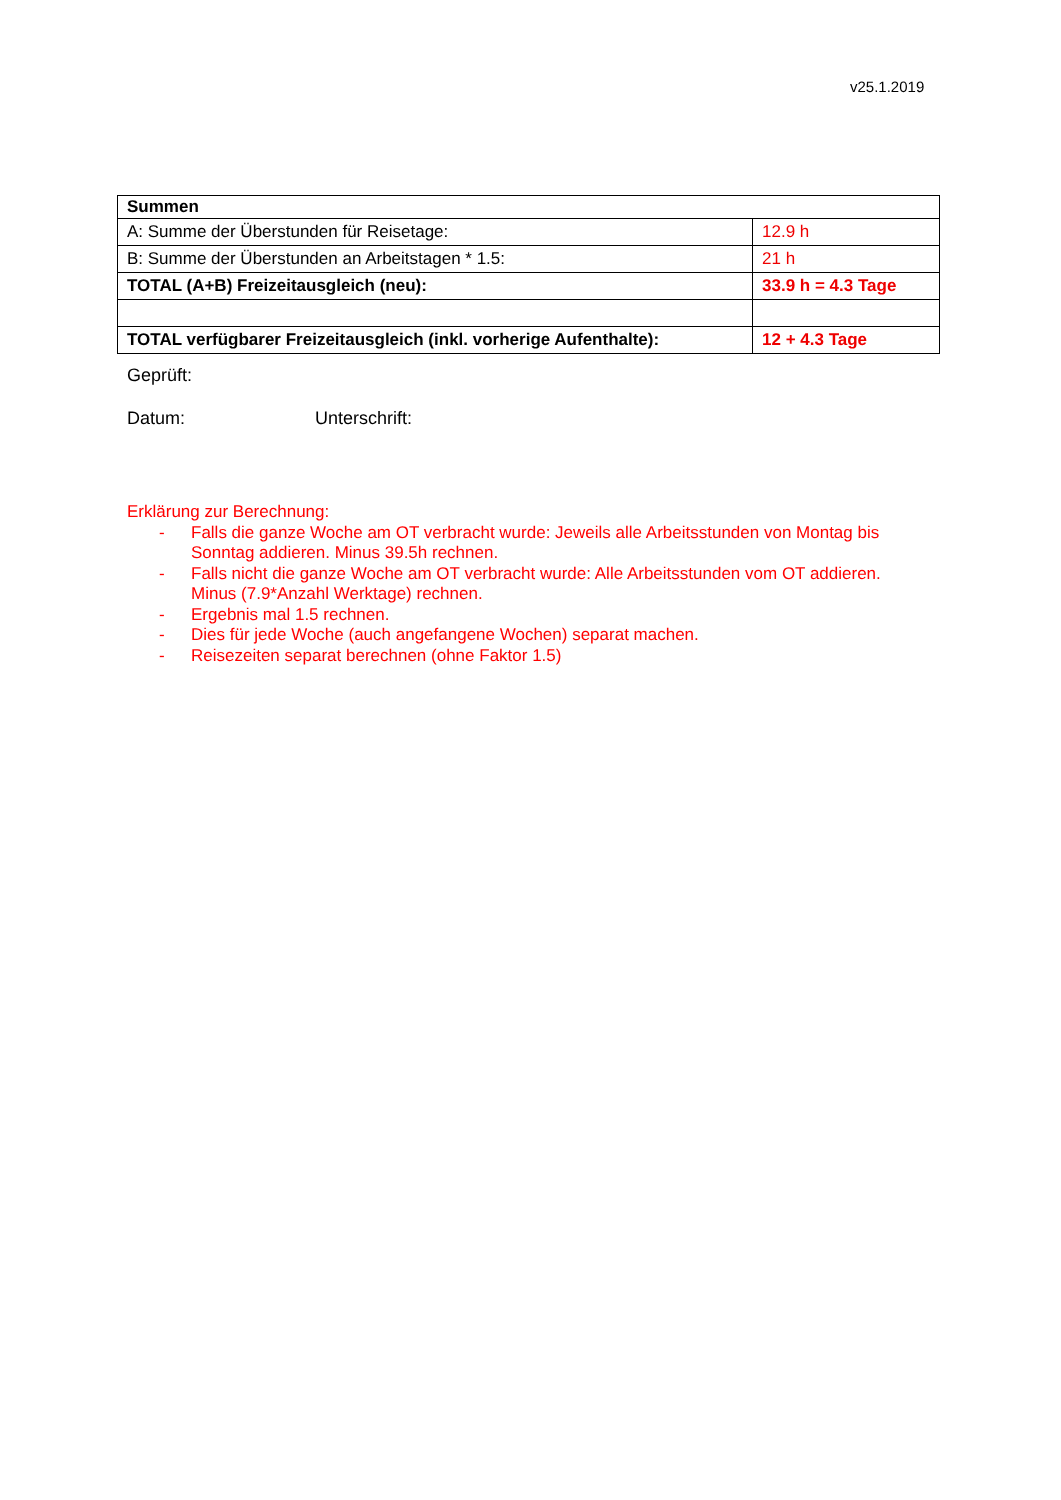v25.1.2019
| Summen | |
| A: Summe der Überstunden für Reisetage: | 12.9 h |
| B: Summe der Überstunden an Arbeitstagen * 1.5: | 21 h |
| TOTAL (A+B) Freizeitausgleich (neu): | 33.9 h = 4.3 Tage |
| TOTAL verfügbarer Freizeitausgleich (inkl. vorherige Aufenthalte): | 12 + 4.3 Tage |
Geprüft:
Datum: Unterschrift:
Erklärung zur Berechnung:
- Falls die ganze Woche am OT verbracht wurde: Jeweils alle Arbeitsstunden von Montag bis Sonntag addieren. Minus 39.5h rechnen.
- Falls nicht die ganze Woche am OT verbracht wurde: Alle Arbeitsstunden vom OT addieren. Minus (7.9*Anzahl Werktage) rechnen.
- Ergebnis mal 1.5 rechnen.
- Dies für jede Woche (auch angefangene Wochen) separat machen.
- Reisezeiten separat berechnen (ohne Faktor 1.5)